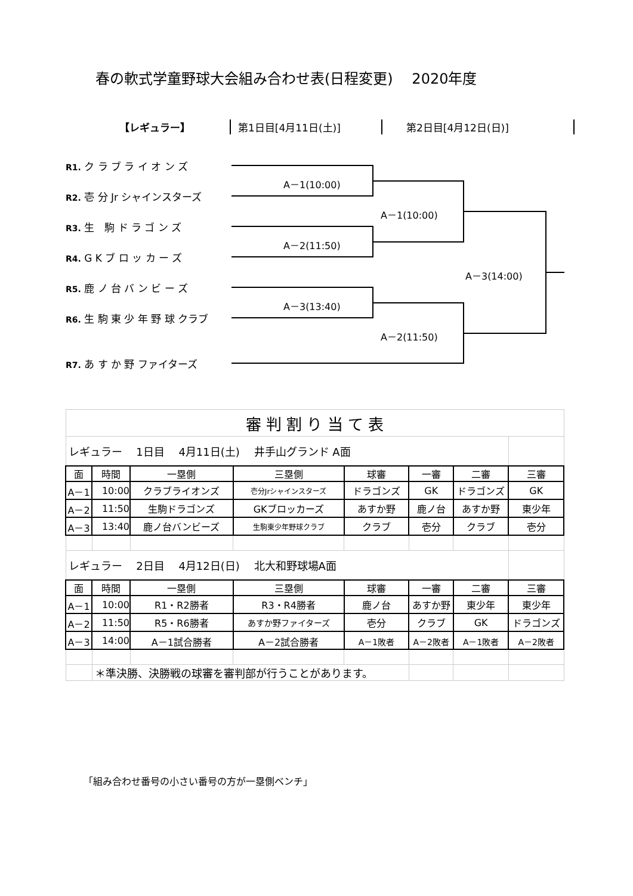春の軟式学童野球大会組み合わせ表(日程変更)　 2020年度
【レギュラー】 第1日目[4月11日(土)] 第2日目[4月12日(日)]
R1. ク ラ ブ ラ イ オ ン ズ
R2. 壱 分 Jr シャインスターズ
R3. 生　駒 ド ラ ゴ ン ズ
R4. G K ブ ロ ッ カ ー ズ
R5. 鹿 ノ 台 バ ン ビ ー ズ
R6. 生 駒 東 少 年 野 球 クラブ
R7. あ す か 野 ファイターズ
A－1(10:00)
A－2(11:50)
A－3(13:40)
A－1(10:00)
A－2(11:50)
A－3(14:00)
| 審 判 割 り 当 て 表 | | | | | | | |
| レギュラー 1日目 4月11日(土) 井手山グランド A面 | | | | | | | |
| 面 | 時間 | 一塁側 | 三塁側 | 球審 | 一審 | 二審 | 三審 |
| A－1 | 10:00 | クラブライオンズ | 壱分Jrシャインスターズ | ドラゴンズ | GK | ドラゴンズ | GK |
| A－2 | 11:50 | 生駒ドラゴンズ | GKブロッカーズ | あすか野 | 鹿ノ台 | あすか野 | 東少年 |
| A－3 | 13:40 | 鹿ノ台バンビーズ | 生駒東少年野球クラブ | クラブ | 壱分 | クラブ | 壱分 |
| レギュラー 2日目 4月12日(日) 北大和野球場A面 | | | | | | | |
| 面 | 時間 | 一塁側 | 三塁側 | 球審 | 一審 | 二審 | 三審 |
| A－1 | 10:00 | R1・R2勝者 | R3・R4勝者 | 鹿ノ台 | あすか野 | 東少年 | 東少年 |
| A－2 | 11:50 | R5・R6勝者 | あすか野ファイターズ | 壱分 | クラブ | GK | ドラゴンズ |
| A－3 | 14:00 | A－1試合勝者 | A－2試合勝者 | A－1敗者 | A－2敗者 | A－1敗者 | A－2敗者 |
| | ＊準決勝、決勝戦の球審を審判部が行うことがあります。 | | | | | | |
「組み合わせ番号の小さい番号の方が一塁側ベンチ」